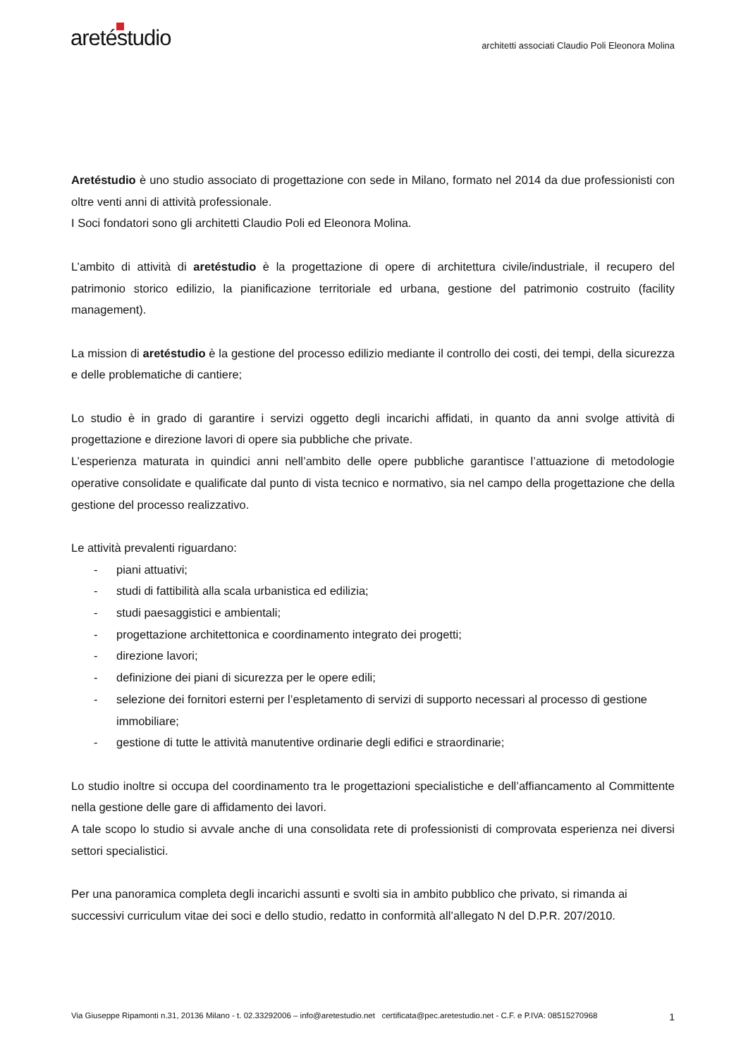aretéstudio
architetti associati Claudio Poli Eleonora Molina
Aretéstudio è uno studio associato di progettazione con sede in Milano, formato nel 2014 da due professionisti con oltre venti anni di attività professionale.
I Soci fondatori sono gli architetti Claudio Poli ed Eleonora Molina.
L’ambito di attività di aretéstudio è la progettazione di opere di architettura civile/industriale, il recupero del patrimonio storico edilizio, la pianificazione territoriale ed urbana, gestione del patrimonio costruito (facility management).
La mission di aretéstudio è la gestione del processo edilizio mediante il controllo dei costi, dei tempi, della sicurezza e delle problematiche di cantiere;
Lo studio è in grado di garantire i servizi oggetto degli incarichi affidati, in quanto da anni svolge attività di progettazione e direzione lavori di opere sia pubbliche che private.
L’esperienza maturata in quindici anni nell’ambito delle opere pubbliche garantisce l’attuazione di metodologie operative consolidate e qualificate dal punto di vista tecnico e normativo, sia nel campo della progettazione che della gestione del processo realizzativo.
Le attività prevalenti riguardano:
- piani attuativi;
- studi di fattibilità alla scala urbanistica ed edilizia;
- studi paesaggistici e ambientali;
- progettazione architettonica e coordinamento integrato dei progetti;
- direzione lavori;
- definizione dei piani di sicurezza per le opere edili;
- selezione dei fornitori esterni per l’espletamento di servizi di supporto necessari al processo di gestione immobiliare;
- gestione di tutte le attività manutentive ordinarie degli edifici e straordinarie;
Lo studio inoltre si occupa del coordinamento tra le progettazioni specialistiche e dell’affiancamento al Committente nella gestione delle gare di affidamento dei lavori.
A tale scopo lo studio si avvale anche di una consolidata rete di professionisti di comprovata esperienza nei diversi settori specialistici.
Per una panoramica completa degli incarichi assunti e svolti sia in ambito pubblico che privato, si rimanda ai successivi curriculum vitae dei soci e dello studio, redatto in conformità all’allegato N del D.P.R. 207/2010.
Via Giuseppe Ripamonti n.31, 20136 Milano - t. 02.33292006 – info@aretestudio.net certificata@pec.aretestudio.net - C.F. e P.IVA: 08515270968 1